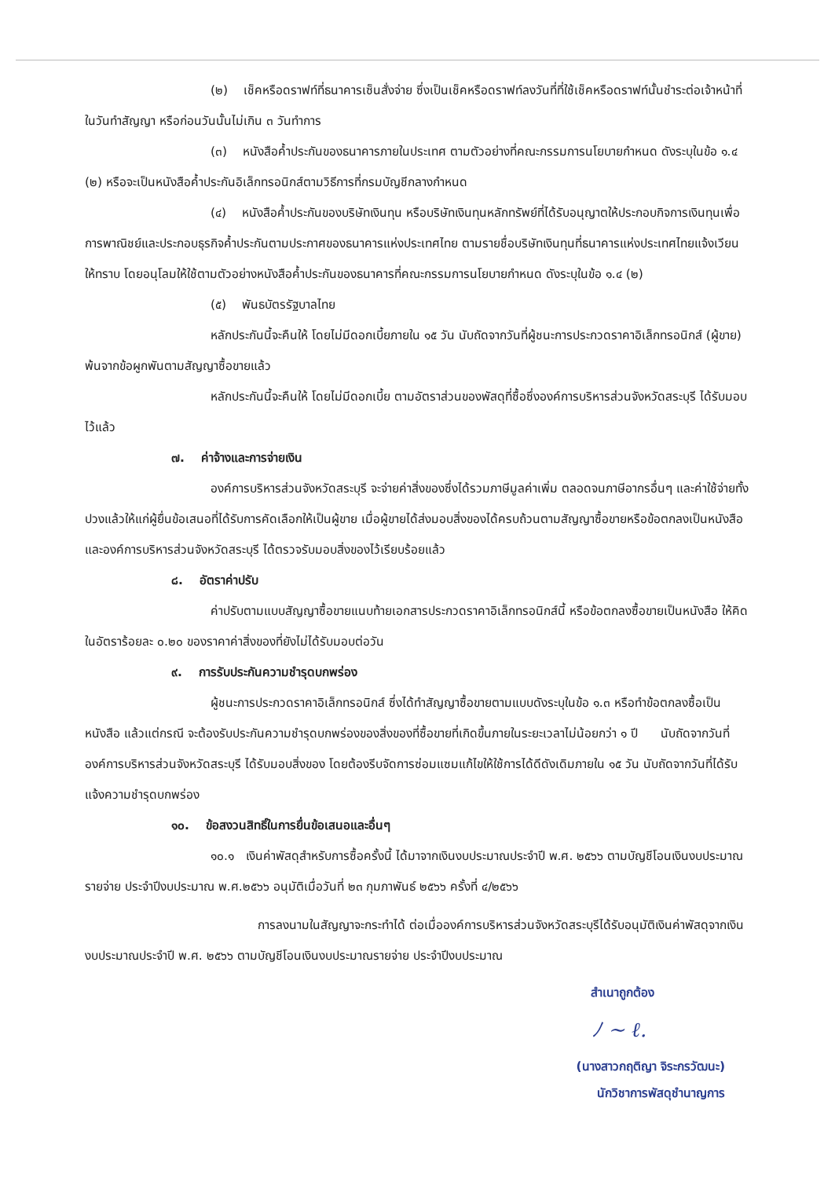(๒) เช็คหรือดราฟท์ที่ธนาคารเซ็นสั่งจ่าย ซึ่งเป็นเช็คหรือดราฟท์ลงวันที่ที่ใช้เช็คหรือดราฟท์นั้นชำระต่อเจ้าหน้าที่ในวันทำสัญญา หรือก่อนวันนั้นไม่เกิน ๓ วันทำการ
(๓) หนังสือค้ำประกันของธนาคารภายในประเทศ ตามตัวอย่างที่คณะกรรมการนโยบายกำหนด ดังระบุในข้อ ๑.๔ (๒) หรือจะเป็นหนังสือค้ำประกันอิเล็กทรอนิกส์ตามวิธีการที่กรมบัญชีกลางกำหนด
(๔) หนังสือค้ำประกันของบริษัทเงินทุน หรือบริษัทเงินทุนหลักทรัพย์ที่ได้รับอนุญาตให้ประกอบกิจการเงินทุนเพื่อการพาณิชย์และประกอบธุรกิจค้ำประกันตามประกาศของธนาคารแห่งประเทศไทย ตามรายชื่อบริษัทเงินทุนที่ธนาคารแห่งประเทศไทยแจ้งเวียนให้ทราบ โดยอนุโลมให้ใช้ตามตัวอย่างหนังสือค้ำประกันของธนาคารที่คณะกรรมการนโยบายกำหนด ดังระบุในข้อ ๑.๔ (๒)
(๕) พันธบัตรรัฐบาลไทย
หลักประกันนี้จะคืนให้ โดยไม่มีดอกเบี้ยภายใน ๑๕ วัน นับถัดจากวันที่ผู้ชนะการประกวดราคาอิเล็กทรอนิกส์ (ผู้ขาย) พ้นจากข้อผูกพันตามสัญญาซื้อขายแล้ว
หลักประกันนี้จะคืนให้ โดยไม่มีดอกเบี้ย ตามอัตราส่วนของพัสดุที่ซื้อซึ่งองค์การบริหารส่วนจังหวัดสระบุรี ได้รับมอบไว้แล้ว
๗. ค่าจ้างและการจ่ายเงิน
องค์การบริหารส่วนจังหวัดสระบุรี จะจ่ายค่าสิ่งของซึ่งได้รวมภาษีมูลค่าเพิ่ม ตลอดจนภาษีอากรอื่นๆ และค่าใช้จ่ายทั้งปวงแล้วให้แก่ผู้ยื่นข้อเสนอที่ได้รับการคัดเลือกให้เป็นผู้ขาย เมื่อผู้ขายได้ส่งมอบสิ่งของได้ครบถ้วนตามสัญญาซื้อขายหรือข้อตกลงเป็นหนังสือ และองค์การบริหารส่วนจังหวัดสระบุรี ได้ตรวจรับมอบสิ่งของไว้เรียบร้อยแล้ว
๘. อัตราค่าปรับ
ค่าปรับตามแบบสัญญาซื้อขายแนบท้ายเอกสารประกวดราคาอิเล็กทรอนิกส์นี้ หรือข้อตกลงซื้อขายเป็นหนังสือ ให้คิดในอัตราร้อยละ ๐.๒๐ ของราคาค่าสิ่งของที่ยังไม่ได้รับมอบต่อวัน
๙. การรับประกันความชำรุดบกพร่อง
ผู้ชนะการประกวดราคาอิเล็กทรอนิกส์ ซึ่งได้ทำสัญญาซื้อขายตามแบบดังระบุในข้อ ๑.๓ หรือทำข้อตกลงซื้อเป็นหนังสือ แล้วแต่กรณี จะต้องรับประกันความชำรุดบกพร่องของสิ่งของที่ซื้อขายที่เกิดขึ้นภายในระยะเวลาไม่น้อยกว่า ๑ ปี นับถัดจากวันที่ องค์การบริหารส่วนจังหวัดสระบุรี ได้รับมอบสิ่งของ โดยต้องรีบจัดการซ่อมแซมแก้ไขให้ใช้การได้ดีดังเดิมภายใน ๑๕ วัน นับถัดจากวันที่ได้รับแจ้งความชำรุดบกพร่อง
๑๐. ข้อสงวนสิทธิ์ในการยื่นข้อเสนอและอื่นๆ
๑๐.๑ เงินค่าพัสดุสำหรับการซื้อครั้งนี้ ได้มาจากเงินงบประมาณประจำปี พ.ศ. ๒๕๖๖ ตามบัญชีโอนเงินงบประมาณรายจ่าย ประจำปีงบประมาณ พ.ศ.๒๕๖๖ อนุมัติเมื่อวันที่ ๒๓ กุมภาพันธ์ ๒๕๖๖ ครั้งที่ ๔/๒๕๖๖
การลงนามในสัญญาจะกระทำได้ ต่อเมื่อองค์การบริหารส่วนจังหวัดสระบุรีได้รับอนุมัติเงินค่าพัสดุจากเงินงบประมาณประจำปี พ.ศ. ๒๕๖๖ ตามบัญชีโอนเงินงบประมาณรายจ่าย ประจำปีงบประมาณ
สำเนาถูกต้อง
ﾉ ~ ℓ.
(นางสาวกฤติญา จิระกรวัฒนะ)
นักวิชาการพัสดุชำนาญการ